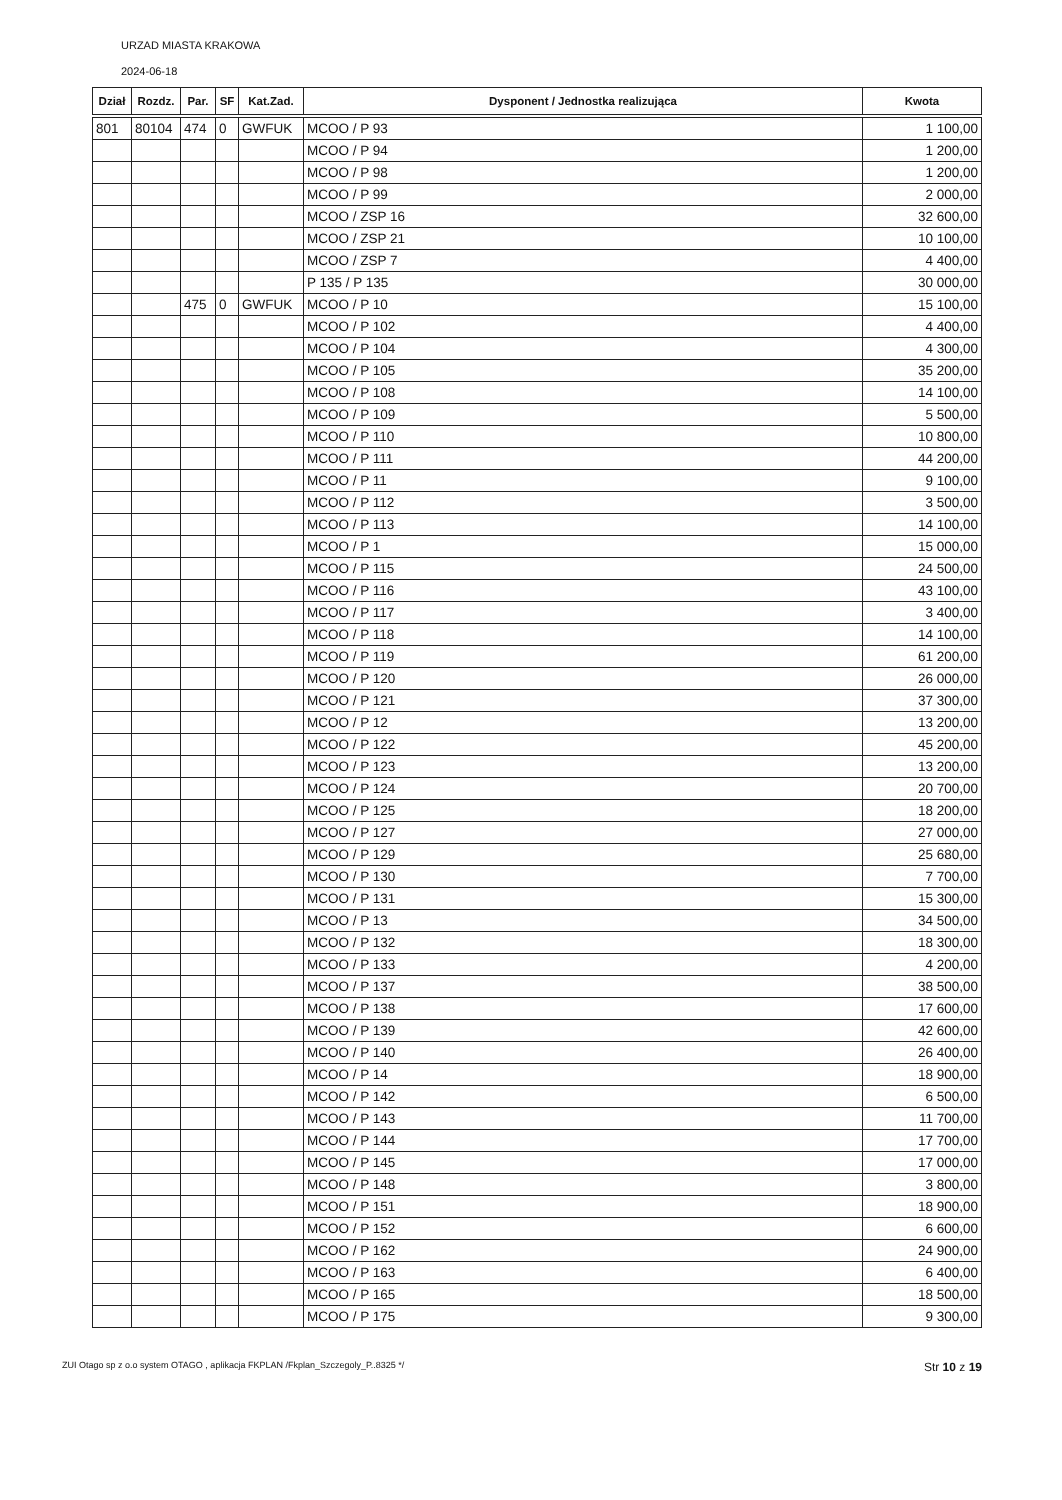URZAD MIASTA KRAKOWA
2024-06-18
| Dział | Rozdz. | Par. | SF | Kat.Zad. | Dysponent / Jednostka realizująca | Kwota |
| --- | --- | --- | --- | --- | --- | --- |
| 801 | 80104 | 474 | 0 | GWFUK | MCOO / P 93 | 1 100,00 |
| | | | | | MCOO / P 94 | 1 200,00 |
| | | | | | MCOO / P 98 | 1 200,00 |
| | | | | | MCOO / P 99 | 2 000,00 |
| | | | | | MCOO / ZSP 16 | 32 600,00 |
| | | | | | MCOO / ZSP 21 | 10 100,00 |
| | | | | | MCOO / ZSP 7 | 4 400,00 |
| | | | | | P 135 / P 135 | 30 000,00 |
| | | 475 | 0 | GWFUK | MCOO / P 10 | 15 100,00 |
| | | | | | MCOO / P 102 | 4 400,00 |
| | | | | | MCOO / P 104 | 4 300,00 |
| | | | | | MCOO / P 105 | 35 200,00 |
| | | | | | MCOO / P 108 | 14 100,00 |
| | | | | | MCOO / P 109 | 5 500,00 |
| | | | | | MCOO / P 110 | 10 800,00 |
| | | | | | MCOO / P 111 | 44 200,00 |
| | | | | | MCOO / P 11 | 9 100,00 |
| | | | | | MCOO / P 112 | 3 500,00 |
| | | | | | MCOO / P 113 | 14 100,00 |
| | | | | | MCOO / P 1 | 15 000,00 |
| | | | | | MCOO / P 115 | 24 500,00 |
| | | | | | MCOO / P 116 | 43 100,00 |
| | | | | | MCOO / P 117 | 3 400,00 |
| | | | | | MCOO / P 118 | 14 100,00 |
| | | | | | MCOO / P 119 | 61 200,00 |
| | | | | | MCOO / P 120 | 26 000,00 |
| | | | | | MCOO / P 121 | 37 300,00 |
| | | | | | MCOO / P 12 | 13 200,00 |
| | | | | | MCOO / P 122 | 45 200,00 |
| | | | | | MCOO / P 123 | 13 200,00 |
| | | | | | MCOO / P 124 | 20 700,00 |
| | | | | | MCOO / P 125 | 18 200,00 |
| | | | | | MCOO / P 127 | 27 000,00 |
| | | | | | MCOO / P 129 | 25 680,00 |
| | | | | | MCOO / P 130 | 7 700,00 |
| | | | | | MCOO / P 131 | 15 300,00 |
| | | | | | MCOO / P 13 | 34 500,00 |
| | | | | | MCOO / P 132 | 18 300,00 |
| | | | | | MCOO / P 133 | 4 200,00 |
| | | | | | MCOO / P 137 | 38 500,00 |
| | | | | | MCOO / P 138 | 17 600,00 |
| | | | | | MCOO / P 139 | 42 600,00 |
| | | | | | MCOO / P 140 | 26 400,00 |
| | | | | | MCOO / P 14 | 18 900,00 |
| | | | | | MCOO / P 142 | 6 500,00 |
| | | | | | MCOO / P 143 | 11 700,00 |
| | | | | | MCOO / P 144 | 17 700,00 |
| | | | | | MCOO / P 145 | 17 000,00 |
| | | | | | MCOO / P 148 | 3 800,00 |
| | | | | | MCOO / P 151 | 18 900,00 |
| | | | | | MCOO / P 152 | 6 600,00 |
| | | | | | MCOO / P 162 | 24 900,00 |
| | | | | | MCOO / P 163 | 6 400,00 |
| | | | | | MCOO / P 165 | 18 500,00 |
| | | | | | MCOO / P 175 | 9 300,00 |
ZUI Otago sp z o.o system OTAGO , aplikacja FKPLAN /Fkplan_Szczegoly_P..8325 */ Str 10 z 19